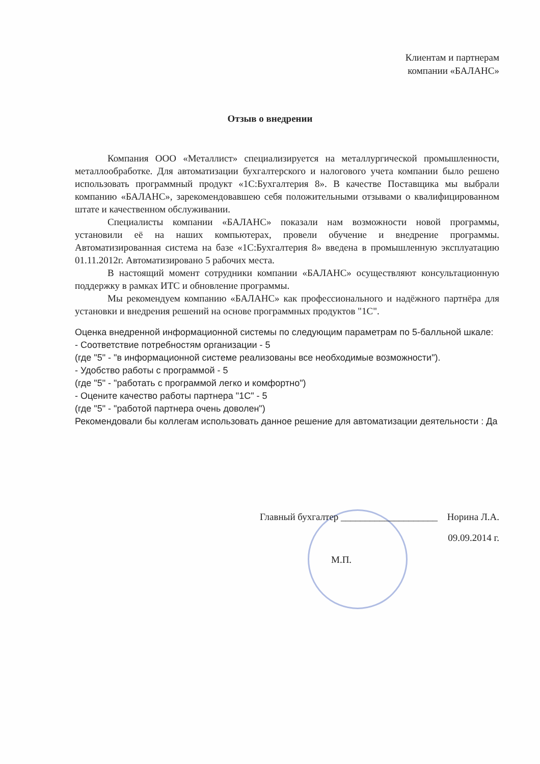Клиентам и партнерам
компании «БАЛАНС»
Отзыв о внедрении
Компания ООО «Металлист» специализируется на металлургической промышленности, металлообработке. Для автоматизации бухгалтерского и налогового учета компании было решено использовать программный продукт «1С:Бухгалтерия 8». В качестве Поставщика мы выбрали компанию «БАЛАНС», зарекомендовавшею себя положительными отзывами о квалифицированном штате и качественном обслуживании.
Специалисты компании «БАЛАНС» показали нам возможности новой программы, установили её на наших компьютерах, провели обучение и внедрение программы. Автоматизированная система на базе «1С:Бухгалтерия 8» введена в промышленную эксплуатацию 01.11.2012г. Автоматизировано 5 рабочих места.
В настоящий момент сотрудники компании «БАЛАНС» осуществляют консультационную поддержку в рамках ИТС и обновление программы.
Мы рекомендуем компанию «БАЛАНС» как профессионального и надёжного партнёра для установки и внедрения решений на основе программных продуктов "1С".
Оценка внедренной информационной системы по следующим параметрам по 5-балльной шкале:
- Соответствие потребностям организации - 5
(где "5" - "в информационной системе реализованы все необходимые возможности").
- Удобство работы с программой - 5
(где "5" - "работать с программой легко и комфортно")
- Оцените качество работы партнера "1С" - 5
(где "5" - "работой партнера очень доволен")
Рекомендовали бы коллегам использовать данное решение для автоматизации деятельности : Да
Главный бухгалтер ____________________ Норина Л.А.
09.09.2014 г.
М.П.